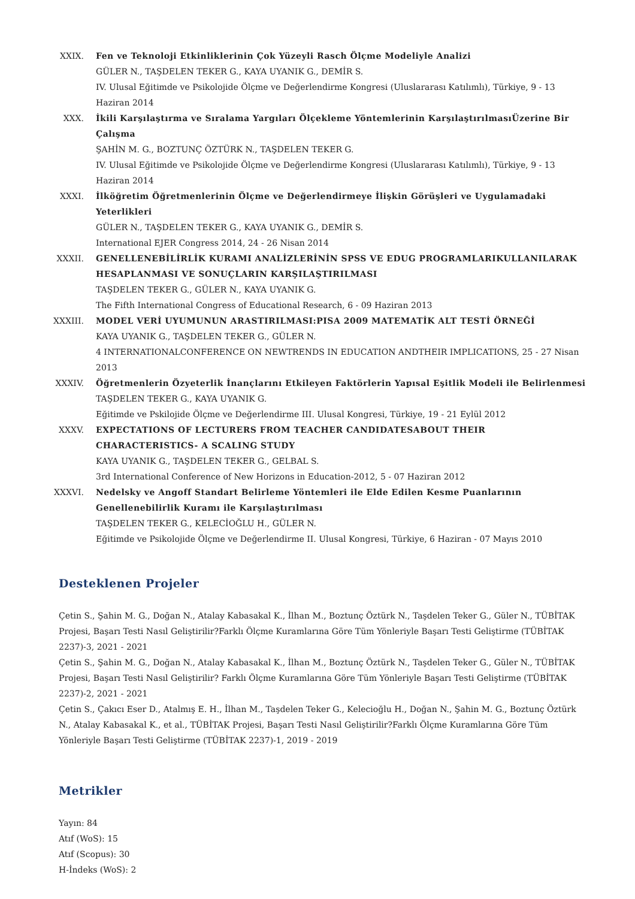XXIX. Fen ve Teknoloji Etkinliklerinin Çok Yüzeyli Rasch Ölçme Modeliyle Analizi
GÜLER N., TAŞDELEN TEKER G., KAYA UYANIK G., DEMİR S.
IV. Ulusal Eğitimde ve Psikolojide Ölçme ve Değerlendirme Kongresi (Uluslararası Katılımlı), Türkiye, 9 - 13 Haziran 2014
XXX. İkili Karşılaştırma ve Sıralama Yargıları Ölçekleme Yöntemlerinin KarşılaştırılmasıÜzerine Bir Çalışma
ŞAHİN M. G., BOZTUNÇ ÖZTÜRK N., TAŞDELEN TEKER G.
IV. Ulusal Eğitimde ve Psikolojide Ölçme ve Değerlendirme Kongresi (Uluslararası Katılımlı), Türkiye, 9 - 13 Haziran 2014
XXXI. İlköğretim Öğretmenlerinin Ölçme ve Değerlendirmeye İlişkin Görüşleri ve Uygulamadaki Yeterlikleri
GÜLER N., TAŞDELEN TEKER G., KAYA UYANIK G., DEMİR S.
International EJER Congress 2014, 24 - 26 Nisan 2014
XXXII. GENELLENEBİLİRLİK KURAMI ANALİZLERİNİN SPSS VE EDUG PROGRAMLARIKULLANILARAK HESAPLANMASI VE SONUÇLARIN KARŞILAŞTIRILMASI
TAŞDELEN TEKER G., GÜLER N., KAYA UYANIK G.
The Fifth International Congress of Educational Research, 6 - 09 Haziran 2013
XXXIII. MODEL VERİ UYUMUNUN ARASTIRILMASI:PISA 2009 MATEMATİK ALT TESTİ ÖRNEĞİ
KAYA UYANIK G., TAŞDELEN TEKER G., GÜLER N.
4 INTERNATIONALCONFERENCE ON NEWTRENDS IN EDUCATION ANDTHEIR IMPLICATIONS, 25 - 27 Nisan 2013
XXXIV. Öğretmenlerin Özyeterlik İnançlarını Etkileyen Faktörlerin Yapısal Eşitlik Modeli ile Belirlenmesi
TAŞDELEN TEKER G., KAYA UYANIK G.
Eğitimde ve Pskilojide Ölçme ve Değerlendirme III. Ulusal Kongresi, Türkiye, 19 - 21 Eylül 2012
XXXV. EXPECTATIONS OF LECTURERS FROM TEACHER CANDIDATESABOUT THEIR CHARACTERISTICS- A SCALING STUDY
KAYA UYANIK G., TAŞDELEN TEKER G., GELBAL S.
3rd International Conference of New Horizons in Education-2012, 5 - 07 Haziran 2012
XXXVI. Nedelsky ve Angoff Standart Belirleme Yöntemleri ile Elde Edilen Kesme Puanlarının Genellenebilirlik Kuramı ile Karşılaştırılması
TAŞDELEN TEKER G., KELECİOĞLU H., GÜLER N.
Eğitimde ve Psikolojide Ölçme ve Değerlendirme II. Ulusal Kongresi, Türkiye, 6 Haziran - 07 Mayıs 2010
Desteklenen Projeler
Çetin S., Şahin M. G., Doğan N., Atalay Kabasakal K., İlhan M., Boztunç Öztürk N., Taşdelen Teker G., Güler N., TÜBİTAK Projesi, Başarı Testi Nasıl Geliştirilir?Farklı Ölçme Kuramlarına Göre Tüm Yönleriyle Başarı Testi Geliştirme (TÜBİTAK 2237)-3, 2021 - 2021
Çetin S., Şahin M. G., Doğan N., Atalay Kabasakal K., İlhan M., Boztunç Öztürk N., Taşdelen Teker G., Güler N., TÜBİTAK Projesi, Başarı Testi Nasıl Geliştirilir? Farklı Ölçme Kuramlarına Göre Tüm Yönleriyle Başarı Testi Geliştirme (TÜBİTAK 2237)-2, 2021 - 2021
Çetin S., Çakıcı Eser D., Atalmış E. H., İlhan M., Taşdelen Teker G., Kelecioğlu H., Doğan N., Şahin M. G., Boztunç Öztürk N., Atalay Kabasakal K., et al., TÜBİTAK Projesi, Başarı Testi Nasıl Geliştirilir?Farklı Ölçme Kuramlarına Göre Tüm Yönleriyle Başarı Testi Geliştirme (TÜBİTAK 2237)-1, 2019 - 2019
Metrikler
Yayın: 84
Atıf (WoS): 15
Atıf (Scopus): 30
H-İndeks (WoS): 2